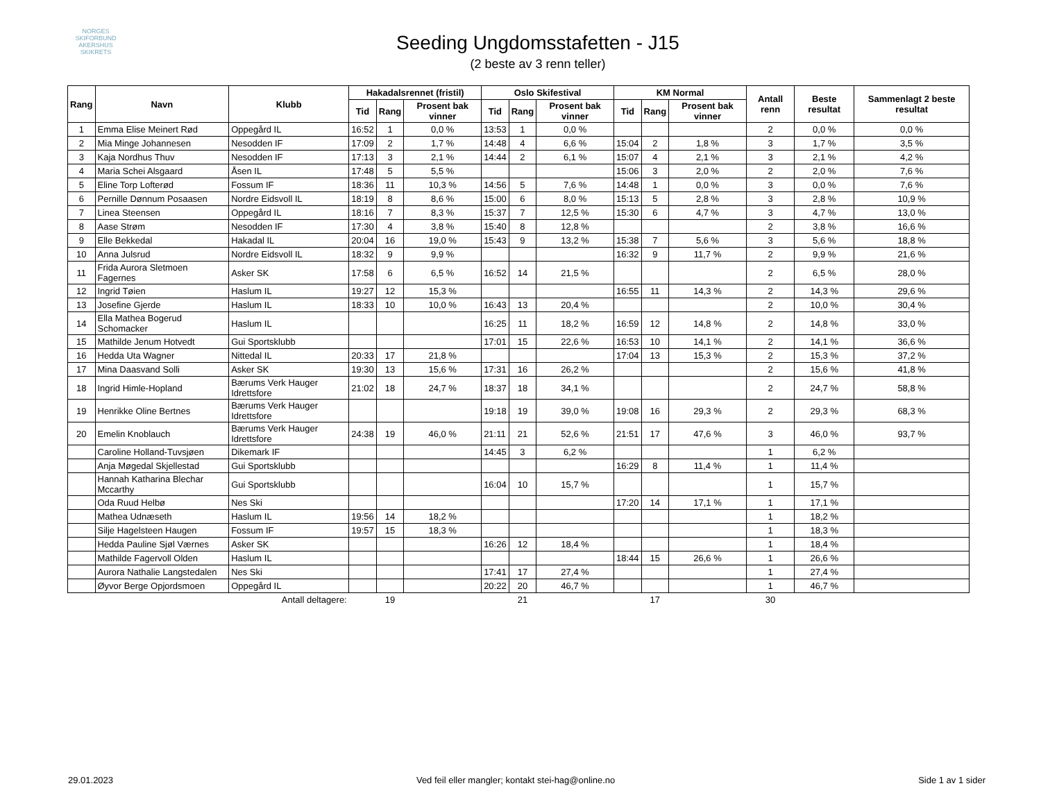NORGES SKIFORBUND
AKERSHUS SKIKRETS
Seeding Ungdomsstafetten - J15
(2 beste av 3 renn teller)
| Rang | Navn | Klubb | Hakadalsrennet (fristil) | | | Oslo Skifestival | | | KM Normal | | | Antall renn | Beste resultat | Sammenlagt 2 beste resultat |
| --- | --- | --- | --- | --- | --- | --- | --- | --- | --- | --- | --- | --- | --- | --- |
| | | | Tid | Rang | Prosent bak vinner | Tid | Rang | Prosent bak vinner | Tid | Rang | Prosent bak vinner | | | |
| 1 | Emma Elise Meinert Rød | Oppegård IL | 16:52 | 1 | 0,0 % | 13:53 | 1 | 0,0 % | | | | 2 | 0,0 % | 0,0 % |
| 2 | Mia Minge Johannesen | Nesodden IF | 17:09 | 2 | 1,7 % | 14:48 | 4 | 6,6 % | 15:04 | 2 | 1,8 % | 3 | 1,7 % | 3,5 % |
| 3 | Kaja Nordhus Thuv | Nesodden IF | 17:13 | 3 | 2,1 % | 14:44 | 2 | 6,1 % | 15:07 | 4 | 2,1 % | 3 | 2,1 % | 4,2 % |
| 4 | Maria Schei Alsgaard | Åsen IL | 17:48 | 5 | 5,5 % | | | | 15:06 | 3 | 2,0 % | 2 | 2,0 % | 7,6 % |
| 5 | Eline Torp Lofterød | Fossum IF | 18:36 | 11 | 10,3 % | 14:56 | 5 | 7,6 % | 14:48 | 1 | 0,0 % | 3 | 0,0 % | 7,6 % |
| 6 | Pernille Dønnum Posaasen | Nordre Eidsvoll IL | 18:19 | 8 | 8,6 % | 15:00 | 6 | 8,0 % | 15:13 | 5 | 2,8 % | 3 | 2,8 % | 10,9 % |
| 7 | Linea Steensen | Oppegård IL | 18:16 | 7 | 8,3 % | 15:37 | 7 | 12,5 % | 15:30 | 6 | 4,7 % | 3 | 4,7 % | 13,0 % |
| 8 | Aase Strøm | Nesodden IF | 17:30 | 4 | 3,8 % | 15:40 | 8 | 12,8 % | | | | 2 | 3,8 % | 16,6 % |
| 9 | Elle Bekkedal | Hakadal IL | 20:04 | 16 | 19,0 % | 15:43 | 9 | 13,2 % | 15:38 | 7 | 5,6 % | 3 | 5,6 % | 18,8 % |
| 10 | Anna Julsrud | Nordre Eidsvoll IL | 18:32 | 9 | 9,9 % | | | | 16:32 | 9 | 11,7 % | 2 | 9,9 % | 21,6 % |
| 11 | Frida Aurora Sletmoen Fagernes | Asker SK | 17:58 | 6 | 6,5 % | 16:52 | 14 | 21,5 % | | | | 2 | 6,5 % | 28,0 % |
| 12 | Ingrid Tøien | Haslum IL | 19:27 | 12 | 15,3 % | | | | 16:55 | 11 | 14,3 % | 2 | 14,3 % | 29,6 % |
| 13 | Josefine Gjerde | Haslum IL | 18:33 | 10 | 10,0 % | 16:43 | 13 | 20,4 % | | | | 2 | 10,0 % | 30,4 % |
| 14 | Ella Mathea Bogerud Schomacker | Haslum IL | | | | 16:25 | 11 | 18,2 % | 16:59 | 12 | 14,8 % | 2 | 14,8 % | 33,0 % |
| 15 | Mathilde Jenum Hotvedt | Gui Sportsklubb | | | | 17:01 | 15 | 22,6 % | 16:53 | 10 | 14,1 % | 2 | 14,1 % | 36,6 % |
| 16 | Hedda Uta Wagner | Nittedal IL | 20:33 | 17 | 21,8 % | | | | 17:04 | 13 | 15,3 % | 2 | 15,3 % | 37,2 % |
| 17 | Mina Daasvand Solli | Asker SK | 19:30 | 13 | 15,6 % | 17:31 | 16 | 26,2 % | | | | 2 | 15,6 % | 41,8 % |
| 18 | Ingrid Himle-Hopland | Bærums Verk Hauger Idrettsfore | 21:02 | 18 | 24,7 % | 18:37 | 18 | 34,1 % | | | | 2 | 24,7 % | 58,8 % |
| 19 | Henrikke Oline Bertnes | Bærums Verk Hauger Idrettsfore | | | | 19:18 | 19 | 39,0 % | 19:08 | 16 | 29,3 % | 2 | 29,3 % | 68,3 % |
| 20 | Emelin Knoblauch | Bærums Verk Hauger Idrettsfore | 24:38 | 19 | 46,0 % | 21:11 | 21 | 52,6 % | 21:51 | 17 | 47,6 % | 3 | 46,0 % | 93,7 % |
| | Caroline Holland-Tuvsjøen | Dikemark IF | | | | 14:45 | 3 | 6,2 % | | | | 1 | 6,2 % | |
| | Anja Møgedal Skjellestad | Gui Sportsklubb | | | | | | | 16:29 | 8 | 11,4 % | 1 | 11,4 % | |
| | Hannah Katharina Blechar Mccarthy | Gui Sportsklubb | | | | 16:04 | 10 | 15,7 % | | | | 1 | 15,7 % | |
| | Oda Ruud Helbø | Nes Ski | | | | | | | 17:20 | 14 | 17,1 % | 1 | 17,1 % | |
| | Mathea Udnæseth | Haslum IL | 19:56 | 14 | 18,2 % | | | | | | | 1 | 18,2 % | |
| | Silje Hagelsteen Haugen | Fossum IF | 19:57 | 15 | 18,3 % | | | | | | | 1 | 18,3 % | |
| | Hedda Pauline Sjøl Værnes | Asker SK | | | | 16:26 | 12 | 18,4 % | | | | 1 | 18,4 % | |
| | Mathilde Fagervoll Olden | Haslum IL | | | | | | | 18:44 | 15 | 26,6 % | 1 | 26,6 % | |
| | Aurora Nathalie Langstedalen | Nes Ski | | | | 17:41 | 17 | 27,4 % | | | | 1 | 27,4 % | |
| | Øyvor Berge Opjordsmoen | Oppegård IL | | | | 20:22 | 20 | 46,7 % | | | | 1 | 46,7 % | |
| | | Antall deltagere: | | 19 | | | 21 | | | 17 | | 30 | | |
29.01.2023 Ved feil eller mangler; kontakt stei-hag@online.no Side 1 av 1 sider